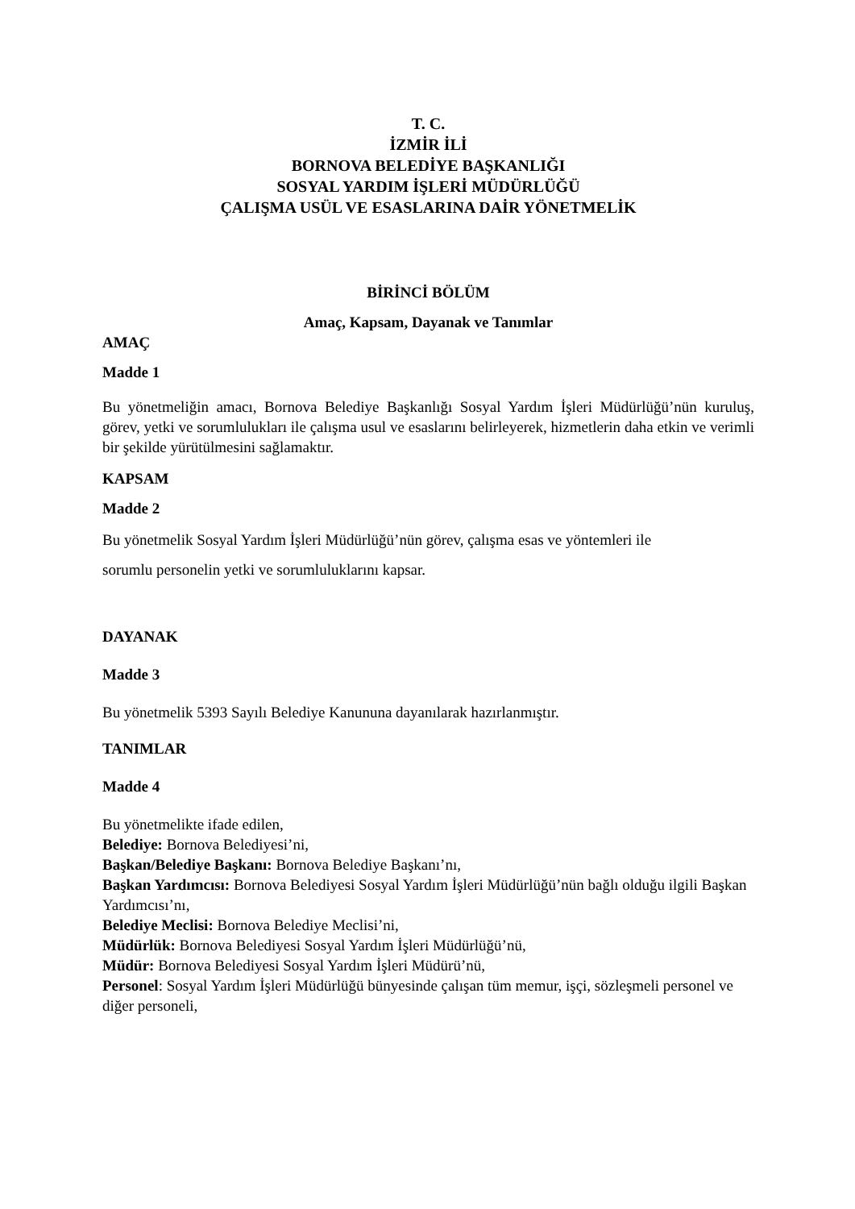T. C.
İZMİR İLİ
BORNOVA BELEDİYE BAŞKANLIĞI
SOSYAL YARDIM İŞLERİ MÜDÜRLÜĞÜ
ÇALIŞMA USÜL VE ESASLARINA DAİR YÖNETMELİK
BİRİNCİ BÖLÜM
Amaç, Kapsam, Dayanak ve Tanımlar
AMAÇ
Madde 1
Bu yönetmeliğin amacı, Bornova Belediye Başkanlığı Sosyal Yardım İşleri Müdürlüğü’nün kuruluş, görev, yetki ve sorumlulukları ile çalışma usul ve esaslarını belirleyerek, hizmetlerin daha etkin ve verimli bir şekilde yürütülmesini sağlamaktır.
KAPSAM
Madde 2
Bu yönetmelik Sosyal Yardım İşleri Müdürlüğü’nün görev, çalışma esas ve yöntemleri ile
sorumlu personelin yetki ve sorumluluklarını kapsar.
DAYANAK
Madde 3
Bu yönetmelik 5393 Sayılı Belediye Kanununa dayanılarak hazırlanmıştır.
TANIMLAR
Madde 4
Bu yönetmelikte ifade edilen,
Belediye: Bornova Belediyesi’ni,
Başkan/Belediye Başkanı: Bornova Belediye Başkanı’nı,
Başkan Yardımcısı: Bornova Belediyesi Sosyal Yardım İşleri Müdürlüğü’nün bağlı olduğu ilgili Başkan Yardımcısı’nı,
Belediye Meclisi: Bornova Belediye Meclisi’ni,
Müdürlük: Bornova Belediyesi Sosyal Yardım İşleri Müdürlüğü’nü,
Müdür: Bornova Belediyesi Sosyal Yardım İşleri Müdürü’nü,
Personel: Sosyal Yardım İşleri Müdürlüğü bünyesinde çalışan tüm memur, işçi, sözleşmeli personel ve diğer personeli,